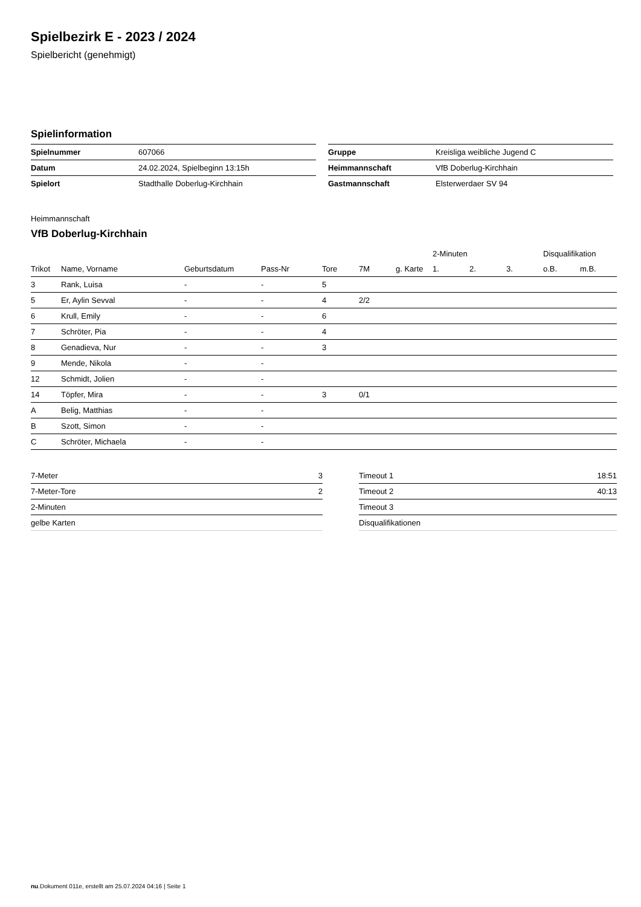Spielbezirk E - 2023 / 2024
Spielbericht (genehmigt)
Spielinformation
| Spielnummer | 607066 |
| Datum | 24.02.2024, Spielbeginn 13:15h |
| Spielort | Stadthalle Doberlug-Kirchhain |
| Gruppe | Kreisliga weibliche Jugend C |
| Heimmannschaft | VfB Doberlug-Kirchhain |
| Gastmannschaft | Elsterwerdaer SV 94 |
Heimmannschaft
VfB Doberlug-Kirchhain
| | | | | | | | 2-Minuten | | | Disqualifikation | |
| --- | --- | --- | --- | --- | --- | --- | --- | --- | --- | --- | --- |
| Trikot | Name, Vorname | Geburtsdatum | Pass-Nr | Tore | 7M | g. Karte | 1. | 2. | 3. | o.B. | m.B. |
| 3 | Rank, Luisa | - | - | 5 | | | | | | | |
| 5 | Er, Aylin Sevval | - | - | 4 | 2/2 | | | | | | |
| 6 | Krull, Emily | - | - | 6 | | | | | | | |
| 7 | Schröter, Pia | - | - | 4 | | | | | | | |
| 8 | Genadieva, Nur | - | - | 3 | | | | | | | |
| 9 | Mende, Nikola | - | - | | | | | | | | |
| 12 | Schmidt, Jolien | - | - | | | | | | | | |
| 14 | Töpfer, Mira | - | - | 3 | 0/1 | | | | | | |
| A | Belig, Matthias | - | - | | | | | | | | |
| B | Szott, Simon | - | - | | | | | | | | |
| C | Schröter, Michaela | - | - | | | | | | | | |
| 7-Meter | 3 |
| 7-Meter-Tore | 2 |
| 2-Minuten | |
| gelbe Karten | |
| Timeout 1 | 18:51 |
| Timeout 2 | 40:13 |
| Timeout 3 | |
| Disqualifikationen | |
nu.Dokument 011e, erstellt am 25.07.2024 04:16 | Seite 1